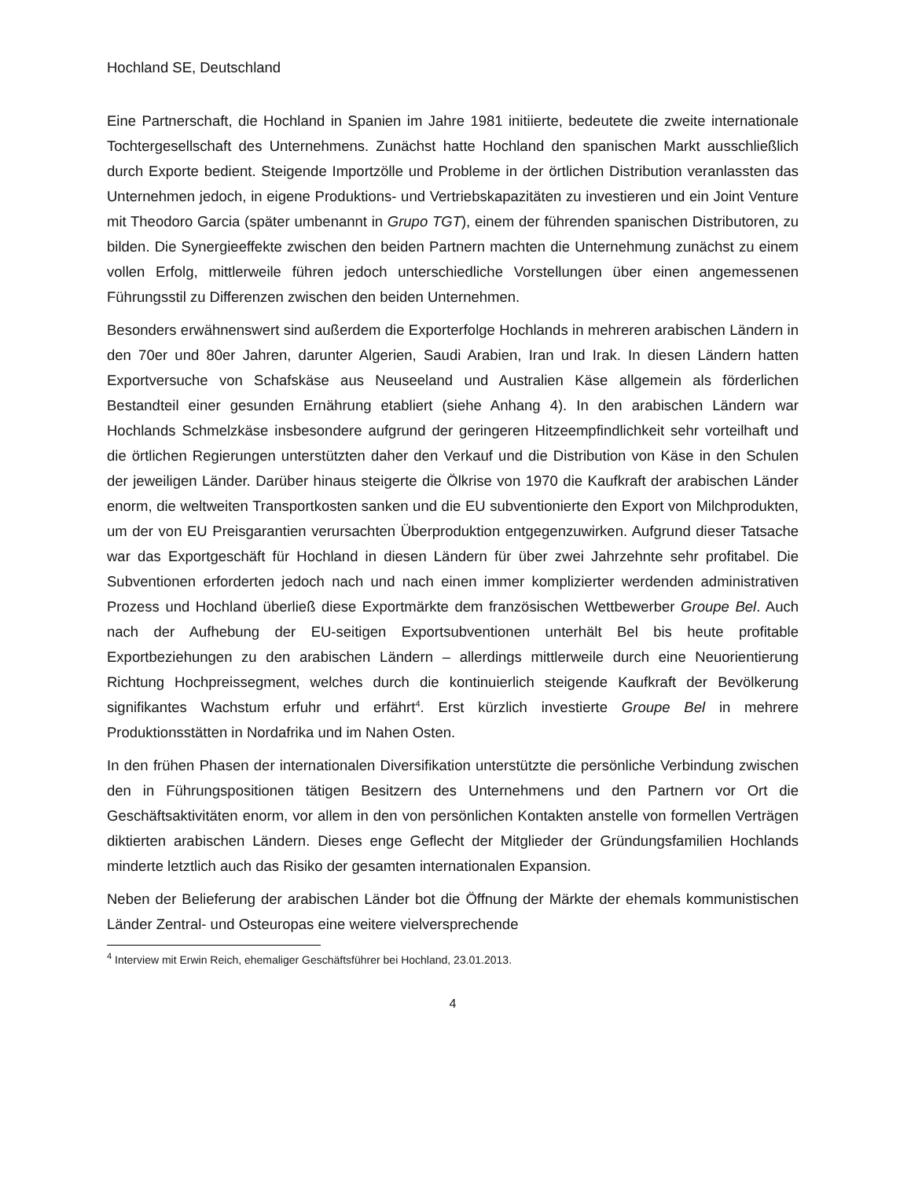Hochland SE, Deutschland
Eine Partnerschaft, die Hochland in Spanien im Jahre 1981 initiierte, bedeutete die zweite internationale Tochtergesellschaft des Unternehmens. Zunächst hatte Hochland den spanischen Markt ausschließlich durch Exporte bedient. Steigende Importzölle und Probleme in der örtlichen Distribution veranlassten das Unternehmen jedoch, in eigene Produktions- und Vertriebskapazitäten zu investieren und ein Joint Venture mit Theodoro Garcia (später umbenannt in Grupo TGT), einem der führenden spanischen Distributoren, zu bilden. Die Synergieeffekte zwischen den beiden Partnern machten die Unternehmung zunächst zu einem vollen Erfolg, mittlerweile führen jedoch unterschiedliche Vorstellungen über einen angemessenen Führungsstil zu Differenzen zwischen den beiden Unternehmen.
Besonders erwähnenswert sind außerdem die Exporterfolge Hochlands in mehreren arabischen Ländern in den 70er und 80er Jahren, darunter Algerien, Saudi Arabien, Iran und Irak. In diesen Ländern hatten Exportversuche von Schafskäse aus Neuseeland und Australien Käse allgemein als förderlichen Bestandteil einer gesunden Ernährung etabliert (siehe Anhang 4). In den arabischen Ländern war Hochlands Schmelzkäse insbesondere aufgrund der geringeren Hitzeempfindlichkeit sehr vorteilhaft und die örtlichen Regierungen unterstützten daher den Verkauf und die Distribution von Käse in den Schulen der jeweiligen Länder. Darüber hinaus steigerte die Ölkrise von 1970 die Kaufkraft der arabischen Länder enorm, die weltweiten Transportkosten sanken und die EU subventionierte den Export von Milchprodukten, um der von EU Preisgarantien verursachten Überproduktion entgegenzuwirken. Aufgrund dieser Tatsache war das Exportgeschäft für Hochland in diesen Ländern für über zwei Jahrzehnte sehr profitabel. Die Subventionen erforderten jedoch nach und nach einen immer komplizierter werdenden administrativen Prozess und Hochland überließ diese Exportmärkte dem französischen Wettbewerber Groupe Bel. Auch nach der Aufhebung der EU-seitigen Exportsubventionen unterhält Bel bis heute profitable Exportbeziehungen zu den arabischen Ländern – allerdings mittlerweile durch eine Neuorientierung Richtung Hochpreissegment, welches durch die kontinuierlich steigende Kaufkraft der Bevölkerung signifikantes Wachstum erfuhr und erfährt<sup>4</sup>. Erst kürzlich investierte Groupe Bel in mehrere Produktionsstätten in Nordafrika und im Nahen Osten.
In den frühen Phasen der internationalen Diversifikation unterstützte die persönliche Verbindung zwischen den in Führungspositionen tätigen Besitzern des Unternehmens und den Partnern vor Ort die Geschäftsaktivitäten enorm, vor allem in den von persönlichen Kontakten anstelle von formellen Verträgen diktierten arabischen Ländern. Dieses enge Geflecht der Mitglieder der Gründungsfamilien Hochlands minderte letztlich auch das Risiko der gesamten internationalen Expansion.
Neben der Belieferung der arabischen Länder bot die Öffnung der Märkte der ehemals kommunistischen Länder Zentral- und Osteuropas eine weitere vielversprechende
<sup>4</sup> Interview mit Erwin Reich, ehemaliger Geschäftsführer bei Hochland, 23.01.2013.
4